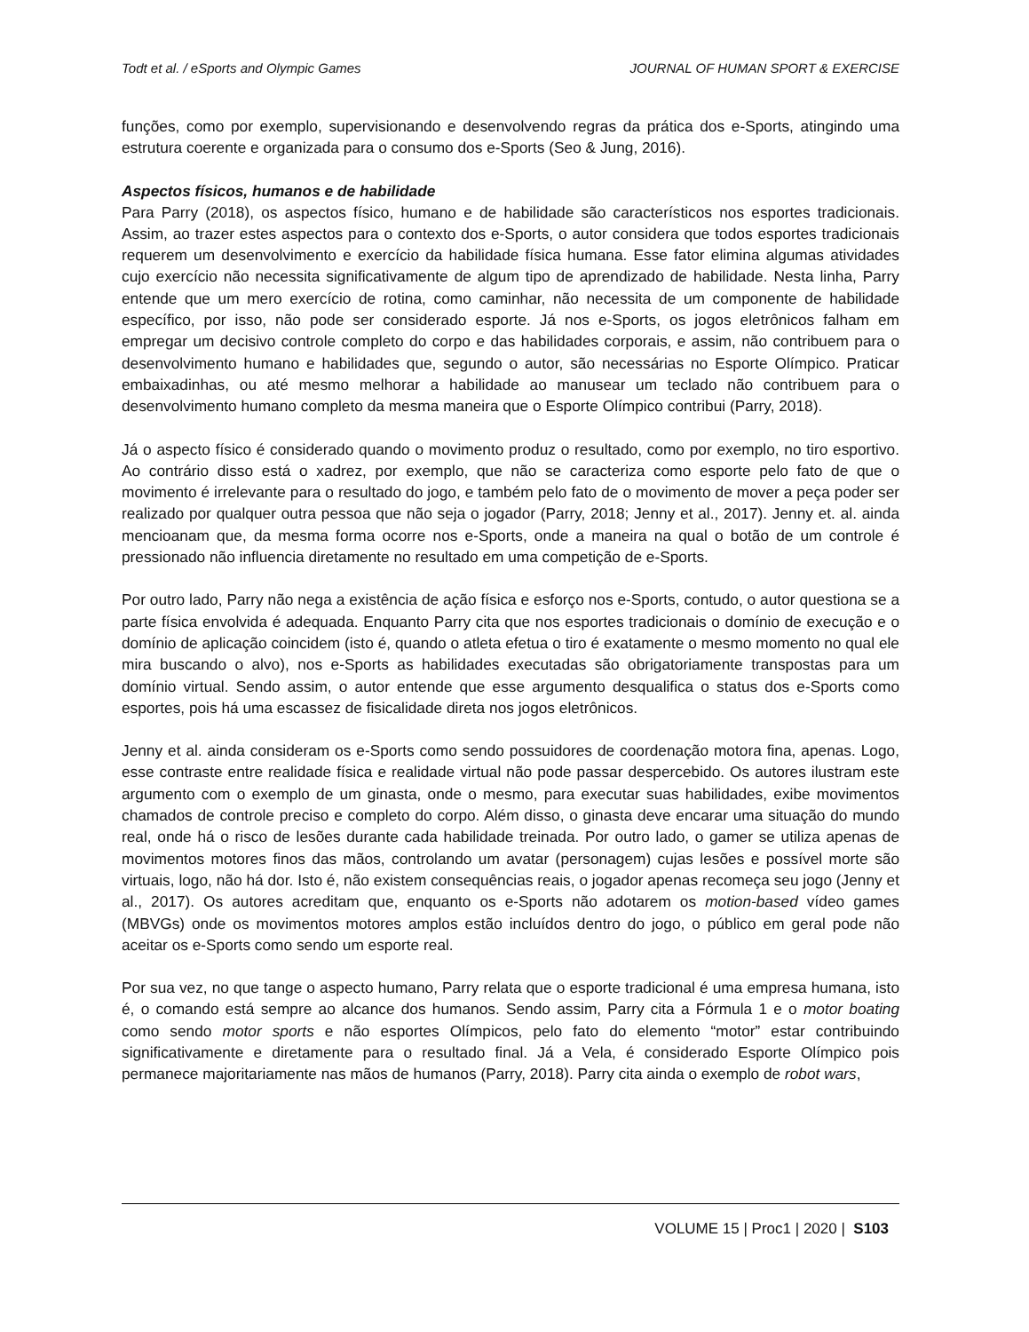Todt et al. / eSports and Olympic Games JOURNAL OF HUMAN SPORT & EXERCISE
funções, como por exemplo, supervisionando e desenvolvendo regras da prática dos e-Sports, atingindo uma estrutura coerente e organizada para o consumo dos e-Sports (Seo & Jung, 2016).
Aspectos físicos, humanos e de habilidade
Para Parry (2018), os aspectos físico, humano e de habilidade são característicos nos esportes tradicionais. Assim, ao trazer estes aspectos para o contexto dos e-Sports, o autor considera que todos esportes tradicionais requerem um desenvolvimento e exercício da habilidade física humana. Esse fator elimina algumas atividades cujo exercício não necessita significativamente de algum tipo de aprendizado de habilidade. Nesta linha, Parry entende que um mero exercício de rotina, como caminhar, não necessita de um componente de habilidade específico, por isso, não pode ser considerado esporte. Já nos e-Sports, os jogos eletrônicos falham em empregar um decisivo controle completo do corpo e das habilidades corporais, e assim, não contribuem para o desenvolvimento humano e habilidades que, segundo o autor, são necessárias no Esporte Olímpico. Praticar embaixadinhas, ou até mesmo melhorar a habilidade ao manusear um teclado não contribuem para o desenvolvimento humano completo da mesma maneira que o Esporte Olímpico contribui (Parry, 2018).
Já o aspecto físico é considerado quando o movimento produz o resultado, como por exemplo, no tiro esportivo. Ao contrário disso está o xadrez, por exemplo, que não se caracteriza como esporte pelo fato de que o movimento é irrelevante para o resultado do jogo, e também pelo fato de o movimento de mover a peça poder ser realizado por qualquer outra pessoa que não seja o jogador (Parry, 2018; Jenny et al., 2017). Jenny et. al. ainda mencioanam que, da mesma forma ocorre nos e-Sports, onde a maneira na qual o botão de um controle é pressionado não influencia diretamente no resultado em uma competição de e-Sports.
Por outro lado, Parry não nega a existência de ação física e esforço nos e-Sports, contudo, o autor questiona se a parte física envolvida é adequada. Enquanto Parry cita que nos esportes tradicionais o domínio de execução e o domínio de aplicação coincidem (isto é, quando o atleta efetua o tiro é exatamente o mesmo momento no qual ele mira buscando o alvo), nos e-Sports as habilidades executadas são obrigatoriamente transpostas para um domínio virtual. Sendo assim, o autor entende que esse argumento desqualifica o status dos e-Sports como esportes, pois há uma escassez de fisicalidade direta nos jogos eletrônicos.
Jenny et al. ainda consideram os e-Sports como sendo possuidores de coordenação motora fina, apenas. Logo, esse contraste entre realidade física e realidade virtual não pode passar despercebido. Os autores ilustram este argumento com o exemplo de um ginasta, onde o mesmo, para executar suas habilidades, exibe movimentos chamados de controle preciso e completo do corpo. Além disso, o ginasta deve encarar uma situação do mundo real, onde há o risco de lesões durante cada habilidade treinada. Por outro lado, o gamer se utiliza apenas de movimentos motores finos das mãos, controlando um avatar (personagem) cujas lesões e possível morte são virtuais, logo, não há dor. Isto é, não existem consequências reais, o jogador apenas recomeça seu jogo (Jenny et al., 2017). Os autores acreditam que, enquanto os e-Sports não adotarem os motion-based vídeo games (MBVGs) onde os movimentos motores amplos estão incluídos dentro do jogo, o público em geral pode não aceitar os e-Sports como sendo um esporte real.
Por sua vez, no que tange o aspecto humano, Parry relata que o esporte tradicional é uma empresa humana, isto é, o comando está sempre ao alcance dos humanos. Sendo assim, Parry cita a Fórmula 1 e o motor boating como sendo motor sports e não esportes Olímpicos, pelo fato do elemento “motor” estar contribuindo significativamente e diretamente para o resultado final. Já a Vela, é considerado Esporte Olímpico pois permanece majoritariamente nas mãos de humanos (Parry, 2018). Parry cita ainda o exemplo de robot wars,
VOLUME 15 | Proc1 | 2020 | S103